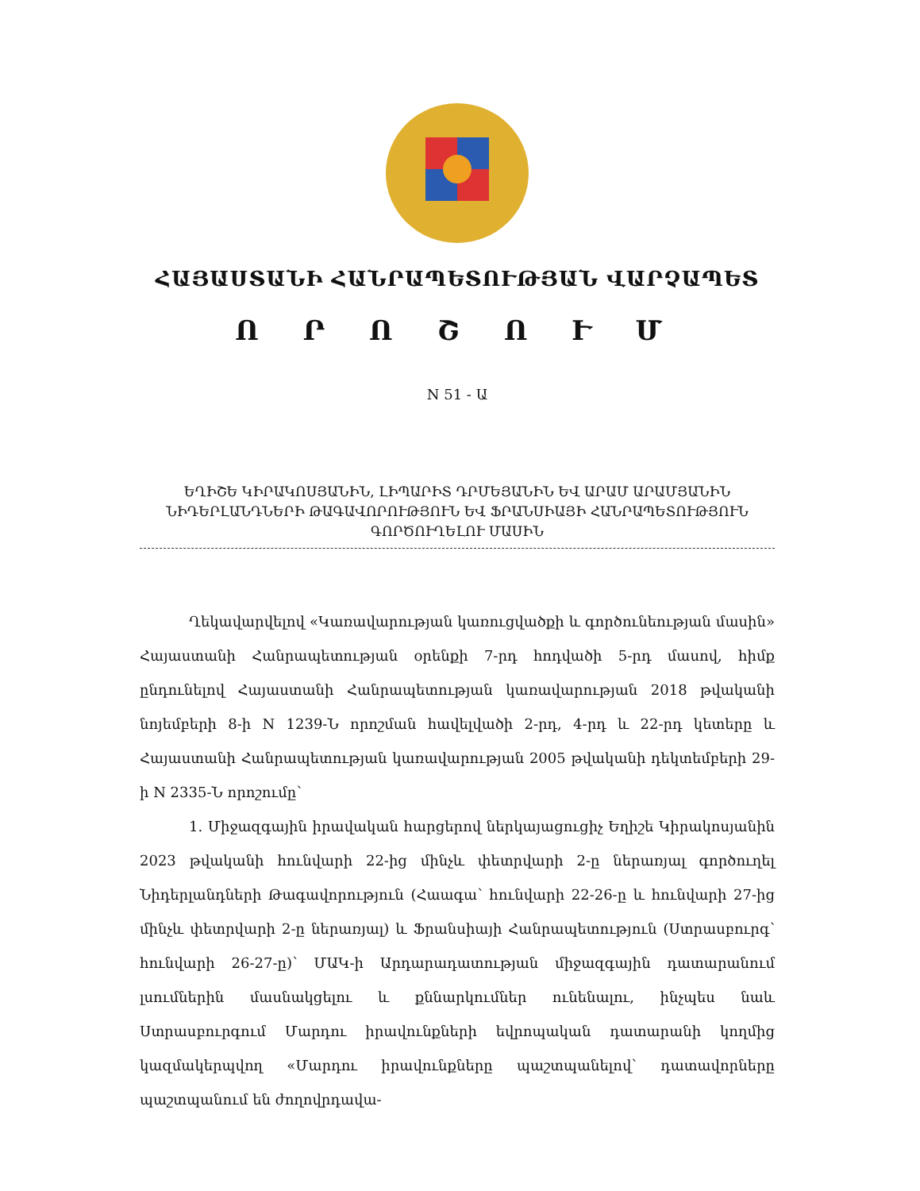ՀԱՅԱՍՏԱՆԻ ՀԱՆՐԱՊԵՏՈՒԹՅԱՆ ՎԱՐՉԱՊԵՏ
Ո Ր Ո Շ Ո Ւ Մ
N 51 - Ա
ԵՂԻՇԵ ԿԻՐԱԿՈՍՅԱՆԻՆ, ԼԻՊԱՐԻՏ ԴՐՄԵՅԱՆԻՆ ԵՎ ԱՐԱՄ ԱՐԱՄՅԱՆԻՆ ՆԻԴԵՐԼԱՆԴՆԵՐԻ ԹԱԳԱՎՈՐՈՒԹՅՈՒՆ ԵՎ ՖՐԱՆՍԻԱՅԻ ՀԱՆՐԱՊԵՏՈՒԹՅՈՒՆ ԳՈՐԾՈՒՂԵԼՈՒ ՄԱՍԻՆ
Ղեկավարվելով «Կառավարության կառուցվածքի և գործունեության մասին» Հայաստանի Հանրապետության օրենքի 7-րդ հոդվածի 5-րդ մասով, հիմք ընդունելով Հայաստանի Հանրապետության կառավարության 2018 թվականի նոյեմբերի 8-ի N 1239-Ն որոշման հավելվածի 2-րդ, 4-րդ և 22-րդ կետերը և Հայաստանի Հանրապետության կառավարության 2005 թվականի դեկտեմբերի 29-ի N 2335-Ն որոշումը՝
1. Միջազգային իրավական հարցերով ներկայացուցիչ Եղիշե Կիրակոսյանին 2023 թվականի հունվարի 22-ից մինչև փետրվարի 2-ը ներառյալ գործուղել Նիդերլանդների Թագավորություն (Հաագա՝ հունվարի 22-26-ը և հունվարի 27-ից մինչև փետրվարի 2-ը ներառյալ) և Ֆրանսիայի Հանրապետություն (Ստրասբուրգ՝ հունվարի 26-27-ը)՝ ՄԱԿ-ի Արդարադատության միջազգային դատարանում լսումներին մասնակցելու և քննարկումներ ունենալու, ինչպես նաև Ստրասբուրգում Մարդու իրավունքների եվրոպական դատարանի կողմից կազմակերպվող «Մարդու իրավունքները պաշտպանելով՝ դատավորները պաշտպանում են ժողովրդավա-